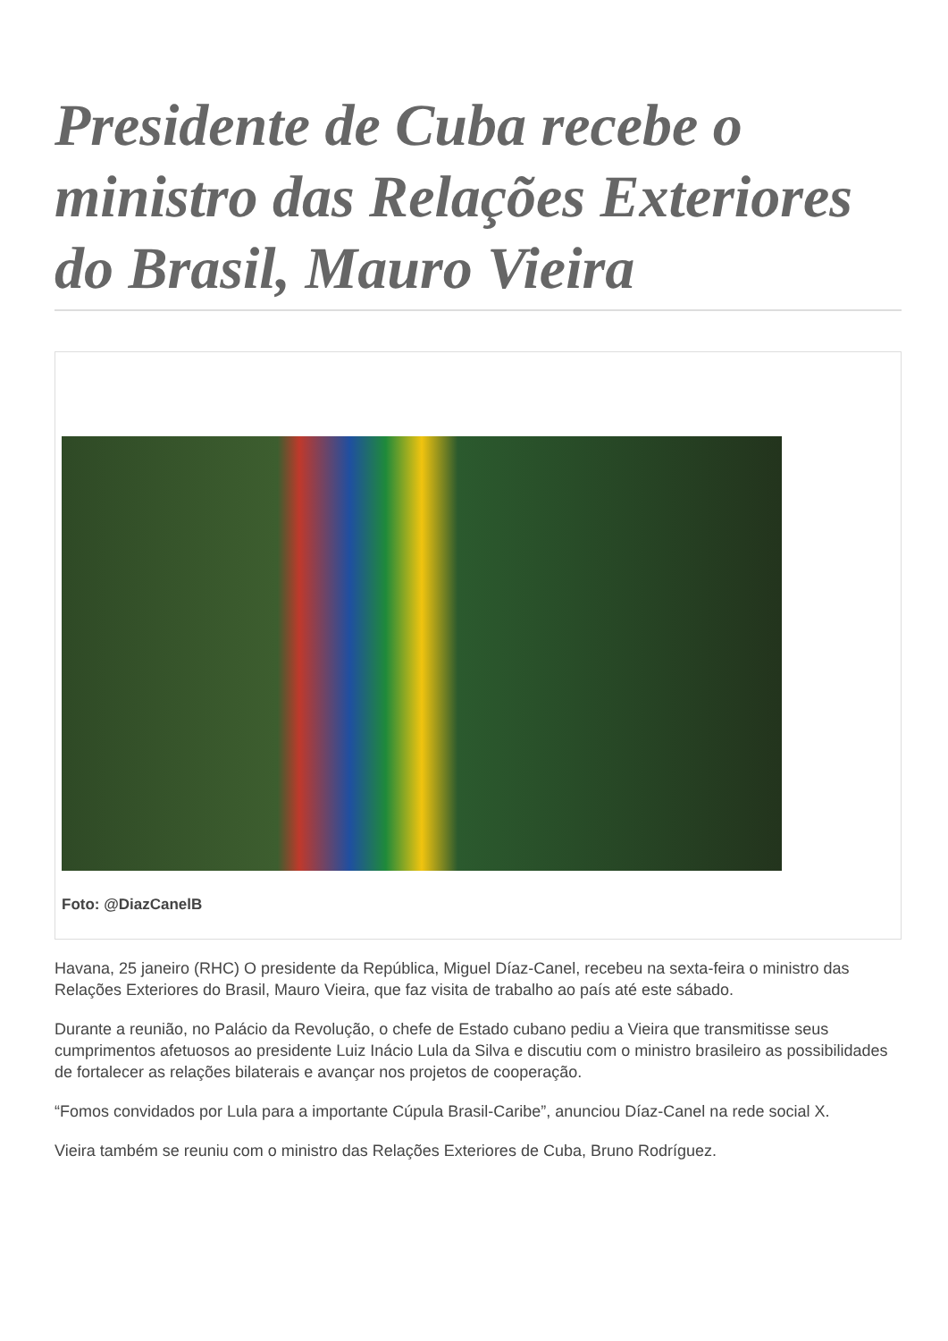Presidente de Cuba recebe o ministro das Relações Exteriores do Brasil, Mauro Vieira
Foto: @DiazCanelB
Havana, 25 janeiro (RHC) O presidente da República, Miguel Díaz-Canel, recebeu na sexta-feira o ministro das Relações Exteriores do Brasil, Mauro Vieira, que faz visita de trabalho ao país até este sábado.
Durante a reunião, no Palácio da Revolução, o chefe de Estado cubano pediu a Vieira que transmitisse seus cumprimentos afetuosos ao presidente Luiz Inácio Lula da Silva e discutiu com o ministro brasileiro as possibilidades de fortalecer as relações bilaterais e avançar nos projetos de cooperação.
“Fomos convidados por Lula para a importante Cúpula Brasil-Caribe”, anunciou Díaz-Canel na rede social X.
Vieira também se reuniu com o ministro das Relações Exteriores de Cuba, Bruno Rodríguez.